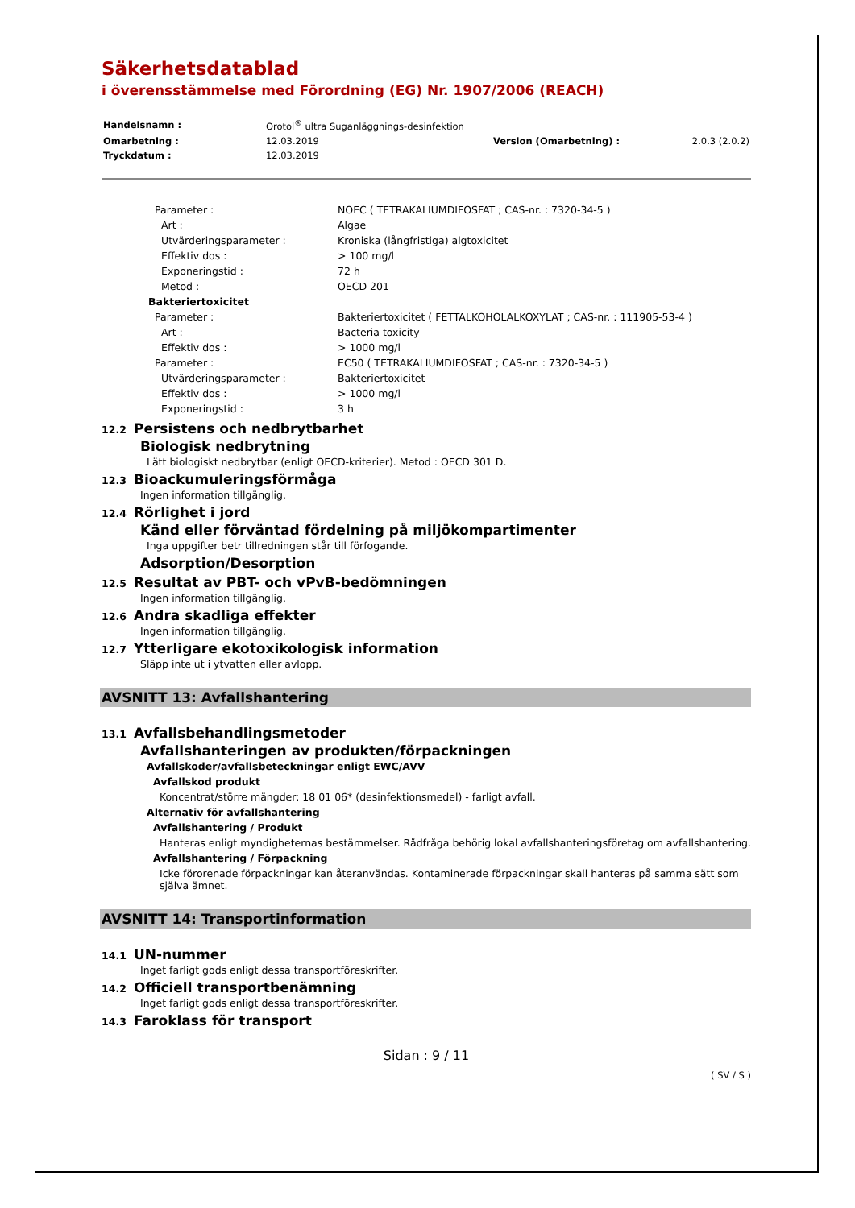Säkerhetsdatablad
i överensstämmelse med Förordning (EG) Nr. 1907/2006 (REACH)
| Handelsnamn : | Orotol<sup>®</sup> ultra Suganläggnings-desinfektion | | |
| Omarbetning : | 12.03.2019 | Version (Omarbetning) : | 2.0.3 (2.0.2) |
| Tryckdatum : | 12.03.2019 | | |
| Parameter : | NOEC ( TETRAKALIUMDIFOSFAT ; CAS-nr. : 7320-34-5 ) |
| Art : | Algae |
| Utvärderingsparameter : | Kroniska (långfristiga) algtoxicitet |
| Effektiv dos : | > 100 mg/l |
| Exponeringstid : | 72 h |
| Metod : | OECD 201 |
| Bakteriertoxicitet | |
| Parameter : | Bakteriertoxicitet ( FETTALKOHOLALKOXYLAT ; CAS-nr. : 111905-53-4 ) |
| Art : | Bacteria toxicity |
| Effektiv dos : | > 1000 mg/l |
| Parameter : | EC50 ( TETRAKALIUMDIFOSFAT ; CAS-nr. : 7320-34-5 ) |
| Utvärderingsparameter : | Bakteriertoxicitet |
| Effektiv dos : | > 1000 mg/l |
| Exponeringstid : | 3 h |
12.2 Persistens och nedbrytbarhet
Biologisk nedbrytning
Lätt biologiskt nedbrytbar (enligt OECD-kriterier). Metod : OECD 301 D.
12.3 Bioackumuleringsförmåga
Ingen information tillgänglig.
12.4 Rörlighet i jord
Känd eller förväntad fördelning på miljökompartimenter
Inga uppgifter betr tillredningen står till förfogande.
Adsorption/Desorption
12.5 Resultat av PBT- och vPvB-bedömningen
Ingen information tillgänglig.
12.6 Andra skadliga effekter
Ingen information tillgänglig.
12.7 Ytterligare ekotoxikologisk information
Släpp inte ut i ytvatten eller avlopp.
AVSNITT 13: Avfallshantering
13.1 Avfallsbehandlingsmetoder
Avfallshanteringen av produkten/förpackningen
Avfallskoder/avfallsbeteckningar enligt EWC/AVV
Avfallskod produkt
Koncentrat/större mängder: 18 01 06* (desinfektionsmedel) - farligt avfall.
Alternativ för avfallshantering
Avfallshantering / Produkt
Hanteras enligt myndigheternas bestämmelser. Rådfråga behörig lokal avfallshanteringsföretag om avfallshantering.
Avfallshantering / Förpackning
Icke förorenade förpackningar kan återanvändas. Kontaminerade förpackningar skall hanteras på samma sätt som själva ämnet.
AVSNITT 14: Transportinformation
14.1 UN-nummer
Inget farligt gods enligt dessa transportföreskrifter.
14.2 Officiell transportbenämning
Inget farligt gods enligt dessa transportföreskrifter.
14.3 Faroklass för transport
Sidan : 9 / 11
( SV / S )